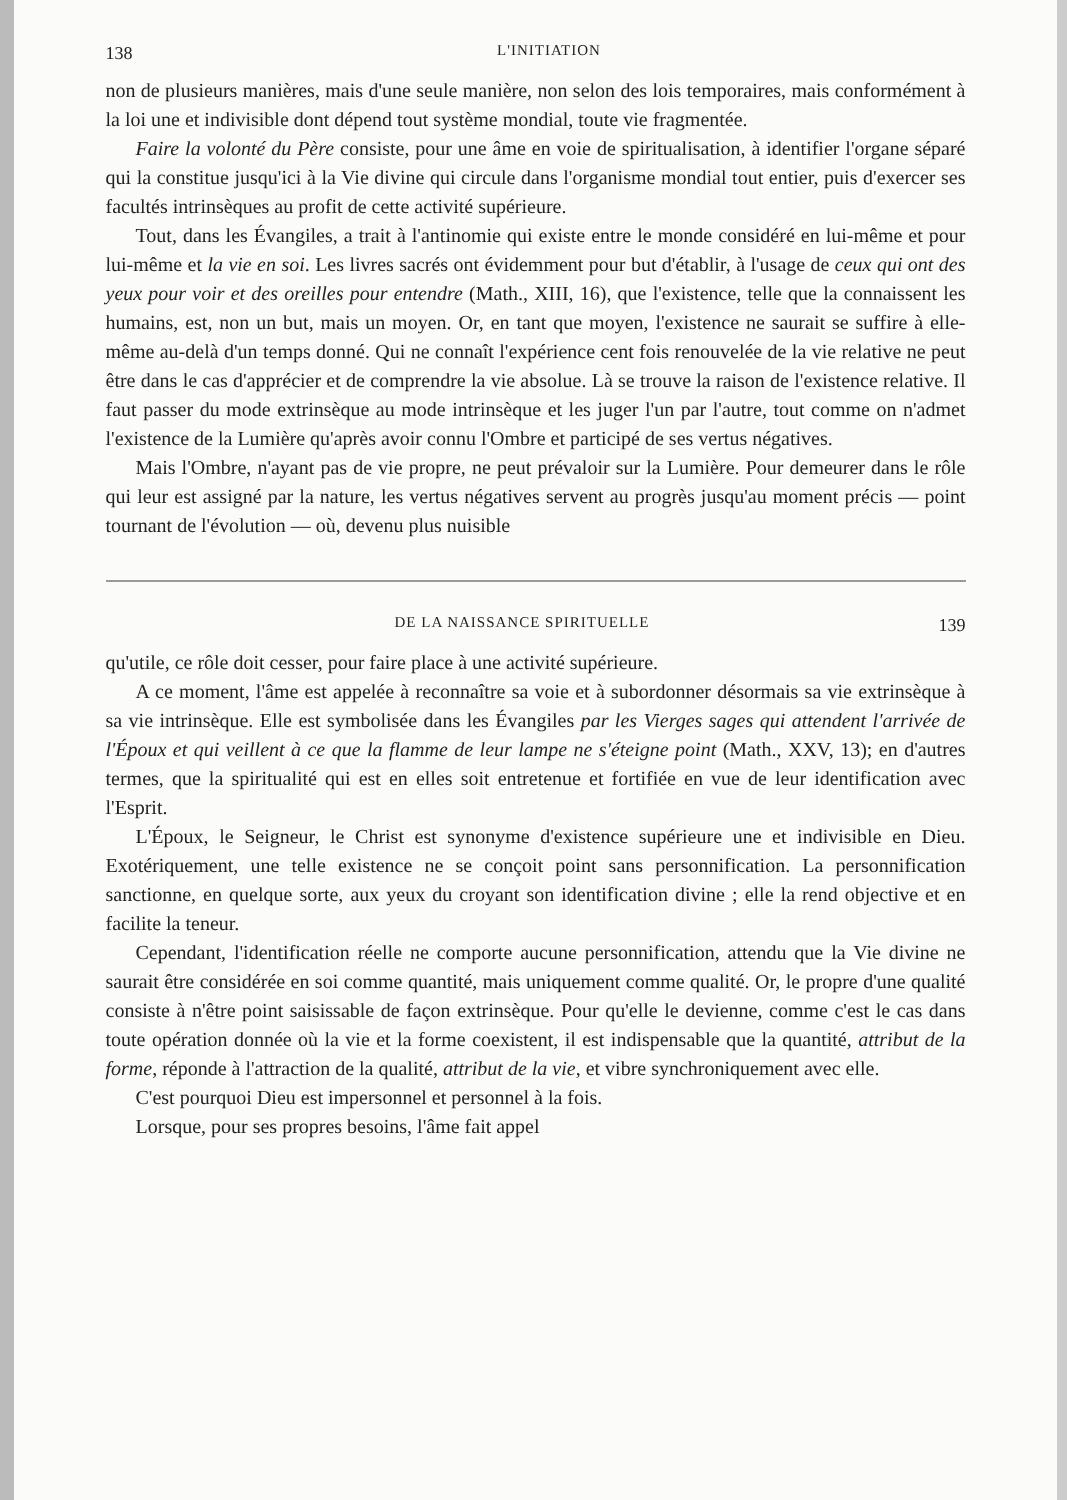138 L'INITIATION
non de plusieurs manières, mais d'une seule manière, non selon des lois temporaires, mais conformément à la loi une et indivisible dont dépend tout système mondial, toute vie fragmentée.
Faire la volonté du Père consiste, pour une âme en voie de spiritualisation, à identifier l'organe séparé qui la constitue jusqu'ici à la Vie divine qui circule dans l'organisme mondial tout entier, puis d'exercer ses facultés intrinsèques au profit de cette activité supérieure.
Tout, dans les Évangiles, a trait à l'antinomie qui existe entre le monde considéré en lui-même et pour lui-même et la vie en soi. Les livres sacrés ont évidemment pour but d'établir, à l'usage de ceux qui ont des yeux pour voir et des oreilles pour entendre (Math., XIII, 16), que l'existence, telle que la connaissent les humains, est, non un but, mais un moyen. Or, en tant que moyen, l'existence ne saurait se suffire à elle-même au-delà d'un temps donné. Qui ne connaît l'expérience cent fois renouvelée de la vie relative ne peut être dans le cas d'apprécier et de comprendre la vie absolue. Là se trouve la raison de l'existence relative. Il faut passer du mode extrinsèque au mode intrinsèque et les juger l'un par l'autre, tout comme on n'admet l'existence de la Lumière qu'après avoir connu l'Ombre et participé de ses vertus négatives.
Mais l'Ombre, n'ayant pas de vie propre, ne peut prévaloir sur la Lumière. Pour demeurer dans le rôle qui leur est assigné par la nature, les vertus négatives servent au progrès jusqu'au moment précis — point tournant de l'évolution — où, devenu plus nuisible
DE LA NAISSANCE SPIRITUELLE 139
qu'utile, ce rôle doit cesser, pour faire place à une activité supérieure.
A ce moment, l'âme est appelée à reconnaître sa voie et à subordonner désormais sa vie extrinsèque à sa vie intrinsèque. Elle est symbolisée dans les Évangiles par les Vierges sages qui attendent l'arrivée de l'Époux et qui veillent à ce que la flamme de leur lampe ne s'éteigne point (Math., XXV, 13); en d'autres termes, que la spiritualité qui est en elles soit entretenue et fortifiée en vue de leur identification avec l'Esprit.
L'Époux, le Seigneur, le Christ est synonyme d'existence supérieure une et indivisible en Dieu. Exotériquement, une telle existence ne se conçoit point sans personnification. La personnification sanctionne, en quelque sorte, aux yeux du croyant son identification divine ; elle la rend objective et en facilite la teneur.
Cependant, l'identification réelle ne comporte aucune personnification, attendu que la Vie divine ne saurait être considérée en soi comme quantité, mais uniquement comme qualité. Or, le propre d'une qualité consiste à n'être point saisissable de façon extrinsèque. Pour qu'elle le devienne, comme c'est le cas dans toute opération donnée où la vie et la forme coexistent, il est indispensable que la quantité, attribut de la forme, réponde à l'attraction de la qualité, attribut de la vie, et vibre synchroniquement avec elle.
C'est pourquoi Dieu est impersonnel et personnel à la fois.
Lorsque, pour ses propres besoins, l'âme fait appel